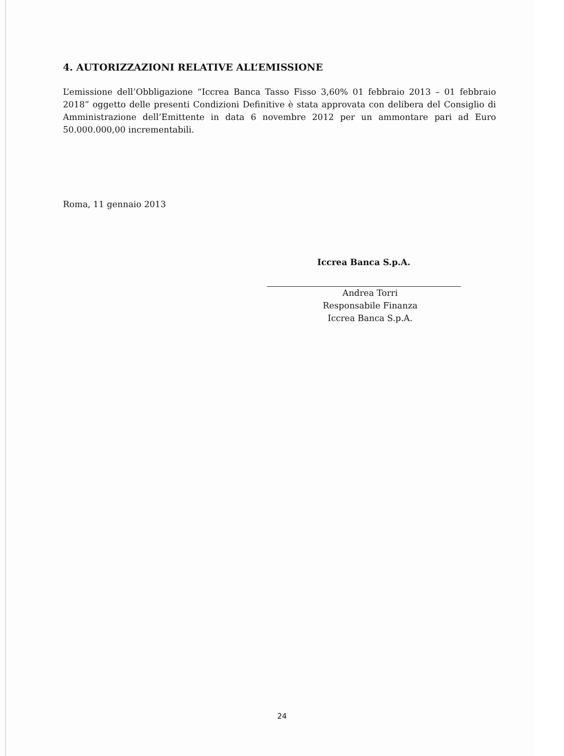4. AUTORIZZAZIONI RELATIVE ALL’EMISSIONE
L’emissione dell’Obbligazione “Iccrea Banca Tasso Fisso 3,60% 01 febbraio 2013 – 01 febbraio 2018” oggetto delle presenti Condizioni Definitive è stata approvata con delibera del Consiglio di Amministrazione dell’Emittente in data 6 novembre 2012 per un ammontare pari ad Euro 50.000.000,00 incrementabili.
Roma, 11 gennaio 2013
Iccrea Banca S.p.A.
Andrea Torri
Responsabile Finanza
Iccrea Banca S.p.A.
24